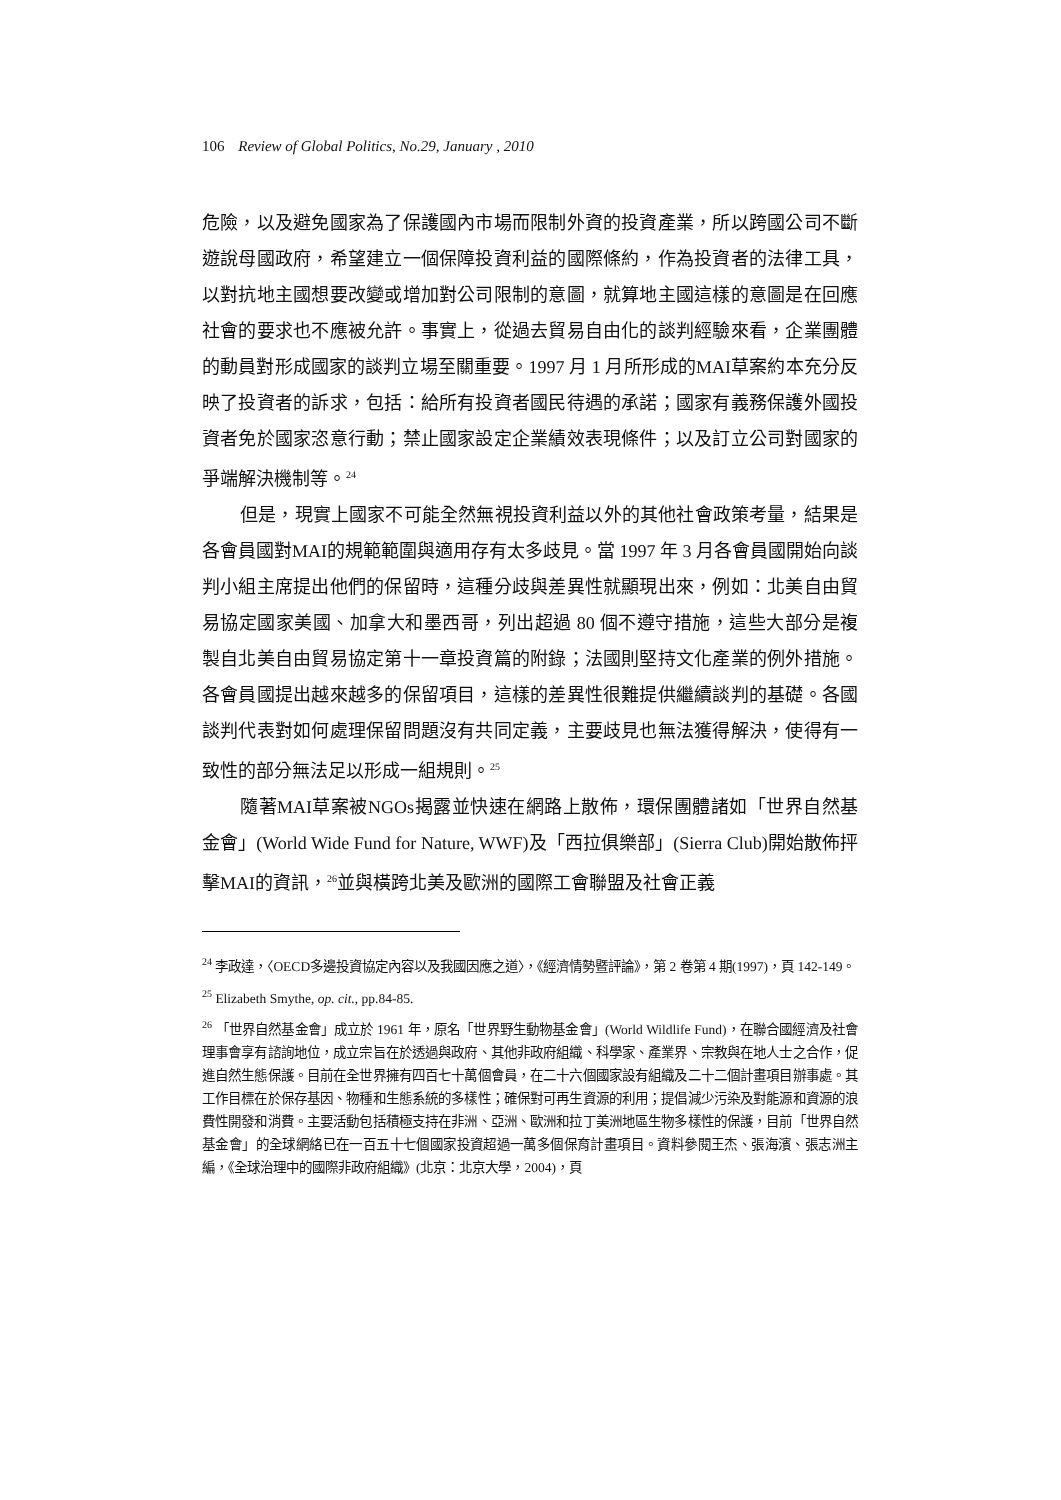106 Review of Global Politics, No.29, January , 2010
危險，以及避免國家為了保護國內市場而限制外資的投資產業，所以跨國公司不斷遊說母國政府，希望建立一個保障投資利益的國際條約，作為投資者的法律工具，以對抗地主國想要改變或增加對公司限制的意圖，就算地主國這樣的意圖是在回應社會的要求也不應被允許。事實上，從過去貿易自由化的談判經驗來看，企業團體的動員對形成國家的談判立場至關重要。1997 月 1 月所形成的MAI草案約本充分反映了投資者的訴求，包括：給所有投資者國民待遇的承諾；國家有義務保護外國投資者免於國家恣意行動；禁止國家設定企業績效表現條件；以及訂立公司對國家的爭端解決機制等。<sup>24</sup>
但是，現實上國家不可能全然無視投資利益以外的其他社會政策考量，結果是各會員國對MAI的規範範圍與適用存有太多歧見。當 1997 年 3 月各會員國開始向談判小組主席提出他們的保留時，這種分歧與差異性就顯現出來，例如：北美自由貿易協定國家美國、加拿大和墨西哥，列出超過 80 個不遵守措施，這些大部分是複製自北美自由貿易協定第十一章投資篇的附錄；法國則堅持文化產業的例外措施。各會員國提出越來越多的保留項目，這樣的差異性很難提供繼續談判的基礎。各國談判代表對如何處理保留問題沒有共同定義，主要歧見也無法獲得解決，使得有一致性的部分無法足以形成一組規則。<sup>25</sup>
隨著MAI草案被NGOs揭露並快速在網路上散佈，環保團體諸如「世界自然基金會」(World Wide Fund for Nature, WWF)及「西拉俱樂部」(Sierra Club)開始散佈抨擊MAI的資訊，<sup>26</sup>並與橫跨北美及歐洲的國際工會聯盟及社會正義
<sup>24</sup> 李政達，〈OECD多邊投資協定內容以及我國因應之道〉，《經濟情勢暨評論》，第 2 卷第 4 期(1997)，頁 142-149。
<sup>25</sup> Elizabeth Smythe, op. cit., pp.84-85.
<sup>26</sup> 「世界自然基金會」成立於 1961 年，原名「世界野生動物基金會」(World Wildlife Fund)，在聯合國經濟及社會理事會享有諮詢地位，成立宗旨在於透過與政府、其他非政府組織、科學家、產業界、宗教與在地人士之合作，促進自然生態保護。目前在全世界擁有四百七十萬個會員，在二十六個國家設有組織及二十二個計畫項目辦事處。其工作目標在於保存基因、物種和生態系統的多樣性；確保對可再生資源的利用；提倡減少污染及對能源和資源的浪費性開發和消費。主要活動包括積極支持在非洲、亞洲、歐洲和拉丁美洲地區生物多樣性的保護，目前「世界自然基金會」的全球網絡已在一百五十七個國家投資超過一萬多個保育計畫項目。資料參閱王杰、張海濱、張志洲主編，《全球治理中的國際非政府組織》(北京：北京大學，2004)，頁